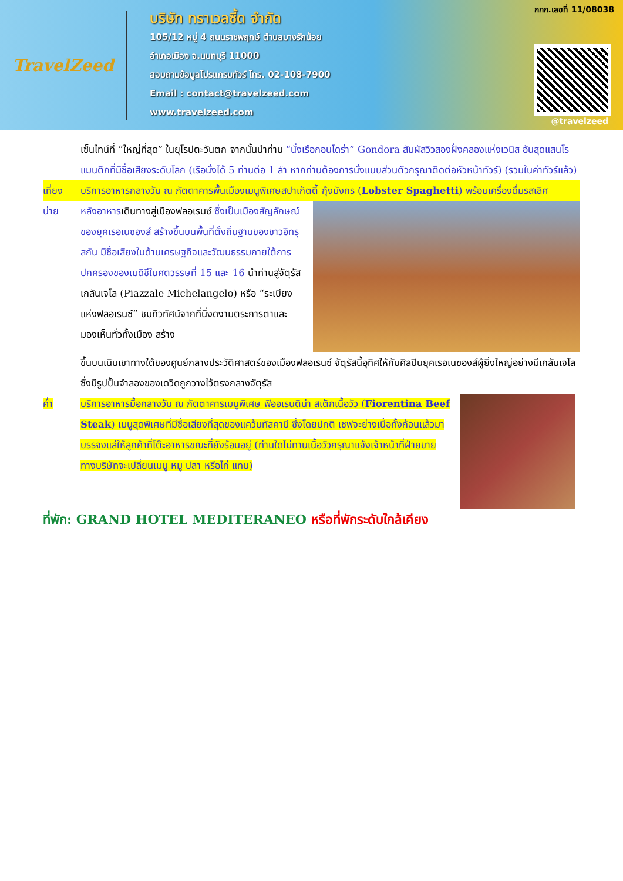TravelZeed
บริษัท ทราเวลซี้ด จำกัด
105/12 หมู่ 4 ถนนราชพฤกษ์ ตำบลบางรักน้อย
อำเภอเมือง จ.นนทบุรี 11000
สอบถามข้อมูลโปรแกรมทัวร์ โทร. 02-108-7900
Email : contact@travelzeed.com
www.travelzeed.com
กกก.เลขที่ 11/08038
@travelzeed
เซ็นไทน์ที่ “ใหญ่ที่สุด” ในยุโรปตะวันตก จากนั้นนำท่าน “นั่งเรือกอนโดร่า” Gondora สัมผัสวิวสองฝั่งคลองแห่งเวนิส อันสุดแสนโรแมนติกที่มีชื่อเสียงระดับโลก (เรือนั่งได้ 5 ท่านต่อ 1 ลำ หากท่านต้องการนั่งแบบส่วนตัวกรุณาติดต่อหัวหน้าทัวร์) (รวมในค่าทัวร์แล้ว)
เที่ยง บริการอาหารกลางวัน ณ ภัตตาคารพื้นเมืองเมนูพิเศษสปาเก็ตตี้ กุ้งมังกร (Lobster Spaghetti) พร้อมเครื่องดื่มรสเลิศ
บ่าย หลังอาหารเดินทางสู่เมืองฟลอเรนซ์ ซึ่งเป็นเมืองสัญลักษณ์ของยุคเรอเนซองส์ สร้างขึ้นบนพื้นที่ตั้งถิ่นฐานของชาวอิทรุสกัน มีชื่อเสียงในด้านเศรษฐกิจและวัฒนธรรมภายใต้การปกครองของเมดิชีในศตวรรษที่ 15 และ 16 นำท่านสู่จัตุรัสเกลันเจโล (Piazzale Michelangelo) หรือ “ระเบียงแห่งฟลอเรนซ์” ชมทิวทัศน์จากที่นี่งดงามตระการตาและมองเห็นทั่วทั้งเมือง สร้าง
ขึ้นบนเนินเขาทางใต้ของศูนย์กลางประวัติศาสตร์ของเมืองฟลอเรนซ์ จัตุรัสนี้อุทิศให้กับศิลปินยุคเรอเนซองส์ผู้ยิ่งใหญ่อย่างมีเกลันเจโล ซึ่งมีรูปปั้นจำลองของเดวิดถูกวางไว้ตรงกลางจัตุรัส
ค่ำ บริการอาหารมื้อกลางวัน ณ ภัตตาคารเมนูพิเศษ ฟิออเรนติน่า สเต็กเนื้อวัว (Fiorentina Beef Steak) เมนูสุดพิเศษที่มีชื่อเสียงที่สุดของแคว้นทัสคานี ซึ่งโดยปกติ เชฟจะย่างเนื้อทั้งก้อนแล้วมา บรรจงแล่ให้ลูกค้าที่โต๊ะอาหารขณะที่ยังร้อนอยู่ (ท่านใดไม่ทานเนื้อวัวกรุณาแจ้งเจ้าหน้าที่ฝ่ายขาย ทางบริษัทจะเปลี่ยนเมนู หมู ปลา หรือไก่ แทน)
ที่พัก: GRAND HOTEL MEDITERANEO หรือที่พักระดับใกล้เคียง